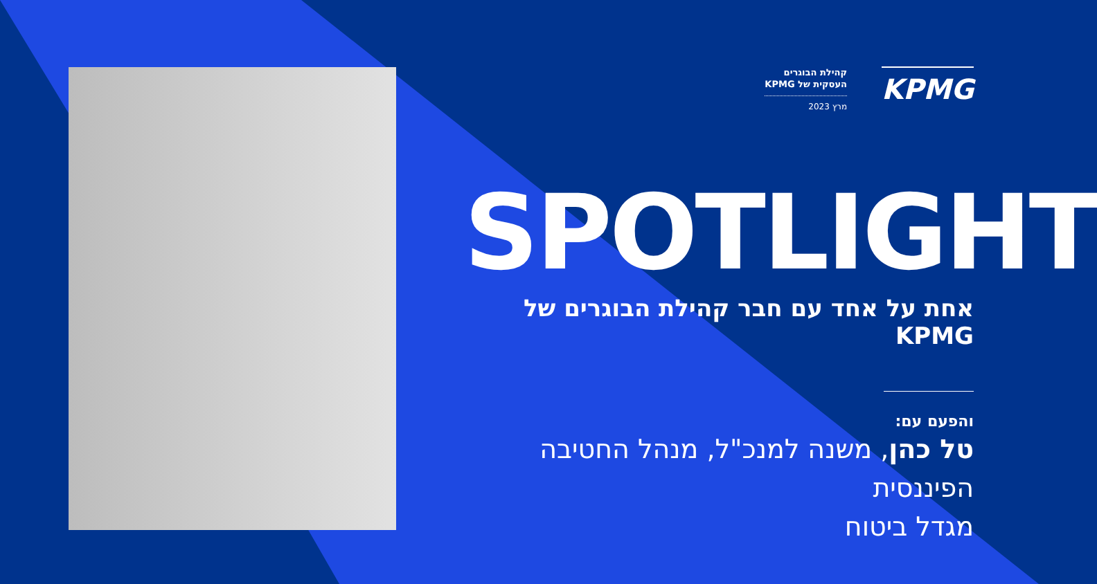KPMG
קהילת הבוגרים
העסקית של KPMG
מרץ 2023
SPOTLIGHT
אחת על אחד עם חבר קהילת הבוגרים של KPMG
והפעם עם:
טל כהן, משנה למנכ"ל, מנהל החטיבה הפיננסית
מגדל ביטוח